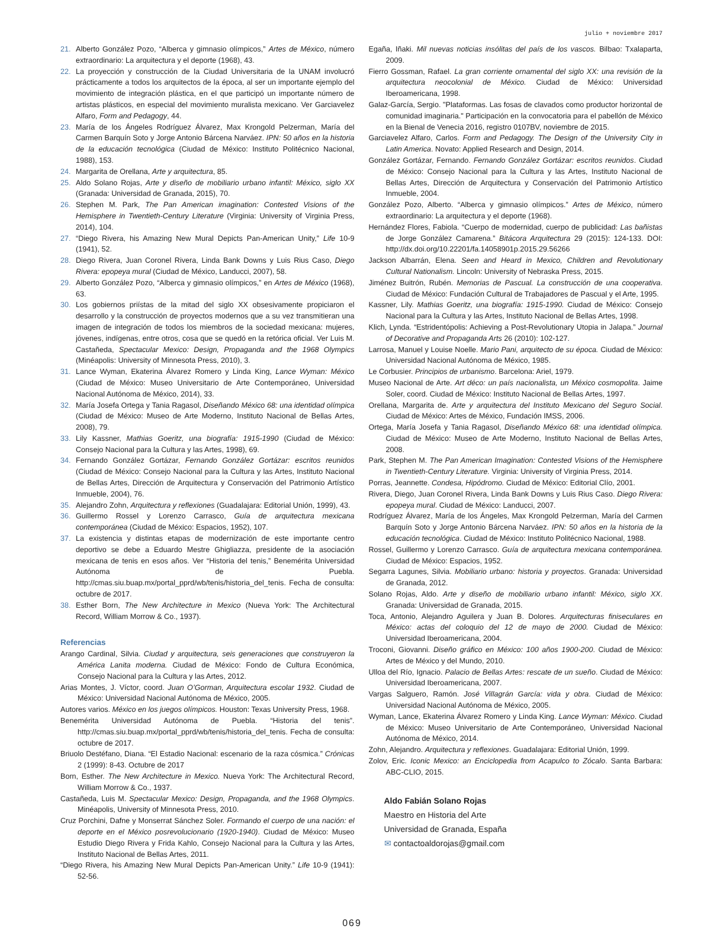julio + noviembre 2017
21. Alberto González Pozo, “Alberca y gimnasio olímpicos,” Artes de México, número extraordinario: La arquitectura y el deporte (1968), 43.
22. La proyección y construcción de la Ciudad Universitaria de la UNAM involucró prácticamente a todos los arquitectos de la época, al ser un importante ejemplo del movimiento de integración plástica, en el que participó un importante número de artistas plásticos, en especial del movimiento muralista mexicano. Ver Garciavelez Alfaro, Form and Pedagogy, 44.
23. María de los Ángeles Rodríguez Álvarez, Max Krongold Pelzerman, María del Carmen Barquín Soto y Jorge Antonio Bárcena Narváez. IPN: 50 años en la historia de la educación tecnológica (Ciudad de México: Instituto Politécnico Nacional, 1988), 153.
24. Margarita de Orellana, Arte y arquitectura, 85.
25. Aldo Solano Rojas, Arte y diseño de mobiliario urbano infantil: México, siglo XX (Granada: Universidad de Granada, 2015), 70.
26. Stephen M. Park, The Pan American imagination: Contested Visions of the Hemisphere in Twentieth-Century Literature (Virginia: University of Virginia Press, 2014), 104.
27. “Diego Rivera, his Amazing New Mural Depicts Pan-American Unity,” Life 10-9 (1941), 52.
28. Diego Rivera, Juan Coronel Rivera, Linda Bank Downs y Luis Rius Caso, Diego Rivera: epopeya mural (Ciudad de México, Landucci, 2007), 58.
29. Alberto González Pozo, “Alberca y gimnasio olímpicos,” en Artes de México (1968), 63.
30. Los gobiernos priístas de la mitad del siglo XX obsesivamente propiciaron el desarrollo y la construcción de proyectos modernos que a su vez transmitieran una imagen de integración de todos los miembros de la sociedad mexicana: mujeres, jóvenes, indígenas, entre otros, cosa que se quedó en la retórica oficial. Ver Luis M. Castañeda, Spectacular Mexico: Design, Propaganda and the 1968 Olympics (Minéapolis: University of Minnesota Press, 2010), 3.
31. Lance Wyman, Ekaterina Álvarez Romero y Linda King, Lance Wyman: México (Ciudad de México: Museo Universitario de Arte Contemporáneo, Universidad Nacional Autónoma de México, 2014), 33.
32. María Josefa Ortega y Tania Ragasol, Diseñando México 68: una identidad olímpica (Ciudad de México: Museo de Arte Moderno, Instituto Nacional de Bellas Artes, 2008), 79.
33. Lily Kassner, Mathias Goeritz, una biografía: 1915-1990 (Ciudad de México: Consejo Nacional para la Cultura y las Artes, 1998), 69.
34. Fernando González Gortázar, Fernando González Gortázar: escritos reunidos (Ciudad de México: Consejo Nacional para la Cultura y las Artes, Instituto Nacional de Bellas Artes, Dirección de Arquitectura y Conservación del Patrimonio Artístico Inmueble, 2004), 76.
35. Alejandro Zohn, Arquitectura y reflexiones (Guadalajara: Editorial Unión, 1999), 43.
36. Guillermo Rossel y Lorenzo Carrasco, Guía de arquitectura mexicana contemporánea (Ciudad de México: Espacios, 1952), 107.
37. La existencia y distintas etapas de modernización de este importante centro deportivo se debe a Eduardo Mestre Ghigliazza, presidente de la asociación mexicana de tenis en esos años. Ver “Historia del tenis,” Benemérita Universidad Autónoma de Puebla. http://cmas.siu.buap.mx/portal_pprd/wb/tenis/historia_del_tenis. Fecha de consulta: octubre de 2017.
38. Esther Born, The New Architecture in Mexico (Nueva York: The Architectural Record, William Morrow & Co., 1937).
Referencias
Arango Cardinal, Silvia. Ciudad y arquitectura, seis generaciones que construyeron la América Lanita moderna. Ciudad de México: Fondo de Cultura Económica, Consejo Nacional para la Cultura y las Artes, 2012.
Arias Montes, J. Víctor, coord. Juan O’Gorman, Arquitectura escolar 1932. Ciudad de México: Universidad Nacional Autónoma de México, 2005.
Autores varios. México en los juegos olímpicos. Houston: Texas University Press, 1968.
Benemérita Universidad Autónoma de Puebla. “Historia del tenis”. http://cmas.siu.buap.mx/portal_pprd/wb/tenis/historia_del_tenis. Fecha de consulta: octubre de 2017.
Briuolo Destéfano, Diana. “El Estadio Nacional: escenario de la raza cósmica.” Crónicas 2 (1999): 8-43. Octubre de 2017
Born, Esther. The New Architecture in Mexico. Nueva York: The Architectural Record, William Morrow & Co., 1937.
Castañeda, Luis M. Spectacular Mexico: Design, Propaganda, and the 1968 Olympics. Minéapolis, University of Minnesota Press, 2010.
Cruz Porchini, Dafne y Monserrat Sánchez Soler. Formando el cuerpo de una nación: el deporte en el México posrevolucionario (1920-1940). Ciudad de México: Museo Estudio Diego Rivera y Frida Kahlo, Consejo Nacional para la Cultura y las Artes, Instituto Nacional de Bellas Artes, 2011.
“Diego Rivera, his Amazing New Mural Depicts Pan-American Unity.” Life 10-9 (1941): 52-56.
Egaña, Iñaki. Mil nuevas noticias insólitas del país de los vascos. Bilbao: Txalaparta, 2009.
Fierro Gossman, Rafael. La gran corriente ornamental del siglo XX: una revisión de la arquitectura neocolonial de México. Ciudad de México: Universidad Iberoamericana, 1998.
Galaz-García, Sergio. "Plataformas. Las fosas de clavados como productor horizontal de comunidad imaginaria." Participación en la convocatoria para el pabellón de México en la Bienal de Venecia 2016, registro 0107BV, noviembre de 2015.
Garciavelez Alfaro, Carlos. Form and Pedagogy. The Design of the University City in Latin America. Novato: Applied Research and Design, 2014.
González Gortázar, Fernando. Fernando González Gortázar: escritos reunidos. Ciudad de México: Consejo Nacional para la Cultura y las Artes, Instituto Nacional de Bellas Artes, Dirección de Arquitectura y Conservación del Patrimonio Artístico Inmueble, 2004.
González Pozo, Alberto. “Alberca y gimnasio olímpicos.” Artes de México, número extraordinario: La arquitectura y el deporte (1968).
Hernández Flores, Fabiola. “Cuerpo de modernidad, cuerpo de publicidad: Las bañistas de Jorge González Camarena.” Bitácora Arquitectura 29 (2015): 124-133. DOI: http://dx.doi.org/10.22201/fa.14058901p.2015.29.56266
Jackson Albarrán, Elena. Seen and Heard in Mexico, Children and Revolutionary Cultural Nationalism. Lincoln: University of Nebraska Press, 2015.
Jiménez Buitrón, Rubén. Memorias de Pascual. La construcción de una cooperativa. Ciudad de México: Fundación Cultural de Trabajadores de Pascual y el Arte, 1995.
Kassner, Lily. Mathias Goeritz, una biografía: 1915-1990. Ciudad de México: Consejo Nacional para la Cultura y las Artes, Instituto Nacional de Bellas Artes, 1998.
Klich, Lynda. “Estridentópolis: Achieving a Post-Revolutionary Utopia in Jalapa.” Journal of Decorative and Propaganda Arts 26 (2010): 102-127.
Larrosa, Manuel y Louise Noelle. Mario Pani, arquitecto de su época. Ciudad de México: Universidad Nacional Autónoma de México, 1985.
Le Corbusier. Principios de urbanismo. Barcelona: Ariel, 1979.
Museo Nacional de Arte. Art déco: un país nacionalista, un México cosmopolita. Jaime Soler, coord. Ciudad de México: Instituto Nacional de Bellas Artes, 1997.
Orellana, Margarita de. Arte y arquitectura del Instituto Mexicano del Seguro Social. Ciudad de México: Artes de México, Fundación IMSS, 2006.
Ortega, María Josefa y Tania Ragasol, Diseñando México 68: una identidad olímpica. Ciudad de México: Museo de Arte Moderno, Instituto Nacional de Bellas Artes, 2008.
Park, Stephen M. The Pan American Imagination: Contested Visions of the Hemisphere in Twentieth-Century Literature. Virginia: University of Virginia Press, 2014.
Porras, Jeannette. Condesa, Hipódromo. Ciudad de México: Editorial Clío, 2001.
Rivera, Diego, Juan Coronel Rivera, Linda Bank Downs y Luis Rius Caso. Diego Rivera: epopeya mural. Ciudad de México: Landucci, 2007.
Rodríguez Álvarez, María de los Ángeles, Max Krongold Pelzerman, María del Carmen Barquín Soto y Jorge Antonio Bárcena Narváez. IPN: 50 años en la historia de la educación tecnológica. Ciudad de México: Instituto Politécnico Nacional, 1988.
Rossel, Guillermo y Lorenzo Carrasco. Guía de arquitectura mexicana contemporánea. Ciudad de México: Espacios, 1952.
Segarra Lagunes, Silvia. Mobiliario urbano: historia y proyectos. Granada: Universidad de Granada, 2012.
Solano Rojas, Aldo. Arte y diseño de mobiliario urbano infantil: México, siglo XX. Granada: Universidad de Granada, 2015.
Toca, Antonio, Alejandro Aguilera y Juan B. Dolores. Arquitecturas finiseculares en México: actas del coloquio del 12 de mayo de 2000. Ciudad de México: Universidad Iberoamericana, 2004.
Troconi, Giovanni. Diseño gráfico en México: 100 años 1900-200. Ciudad de México: Artes de México y del Mundo, 2010.
Ulloa del Río, Ignacio. Palacio de Bellas Artes: rescate de un sueño. Ciudad de México: Universidad Iberoamericana, 2007.
Vargas Salguero, Ramón. José Villagrán García: vida y obra. Ciudad de México: Universidad Nacional Autónoma de México, 2005.
Wyman, Lance, Ekaterina Álvarez Romero y Linda King. Lance Wyman: México. Ciudad de México: Museo Universitario de Arte Contemporáneo, Universidad Nacional Autónoma de México, 2014.
Zohn, Alejandro. Arquitectura y reflexiones. Guadalajara: Editorial Unión, 1999.
Zolov, Eric. Iconic Mexico: an Enciclopedia from Acapulco to Zócalo. Santa Barbara: ABC-CLIO, 2015.
Aldo Fabián Solano Rojas
Maestro en Historia del Arte
Universidad de Granada, España
✉ contactoaldorojas@gmail.com
069